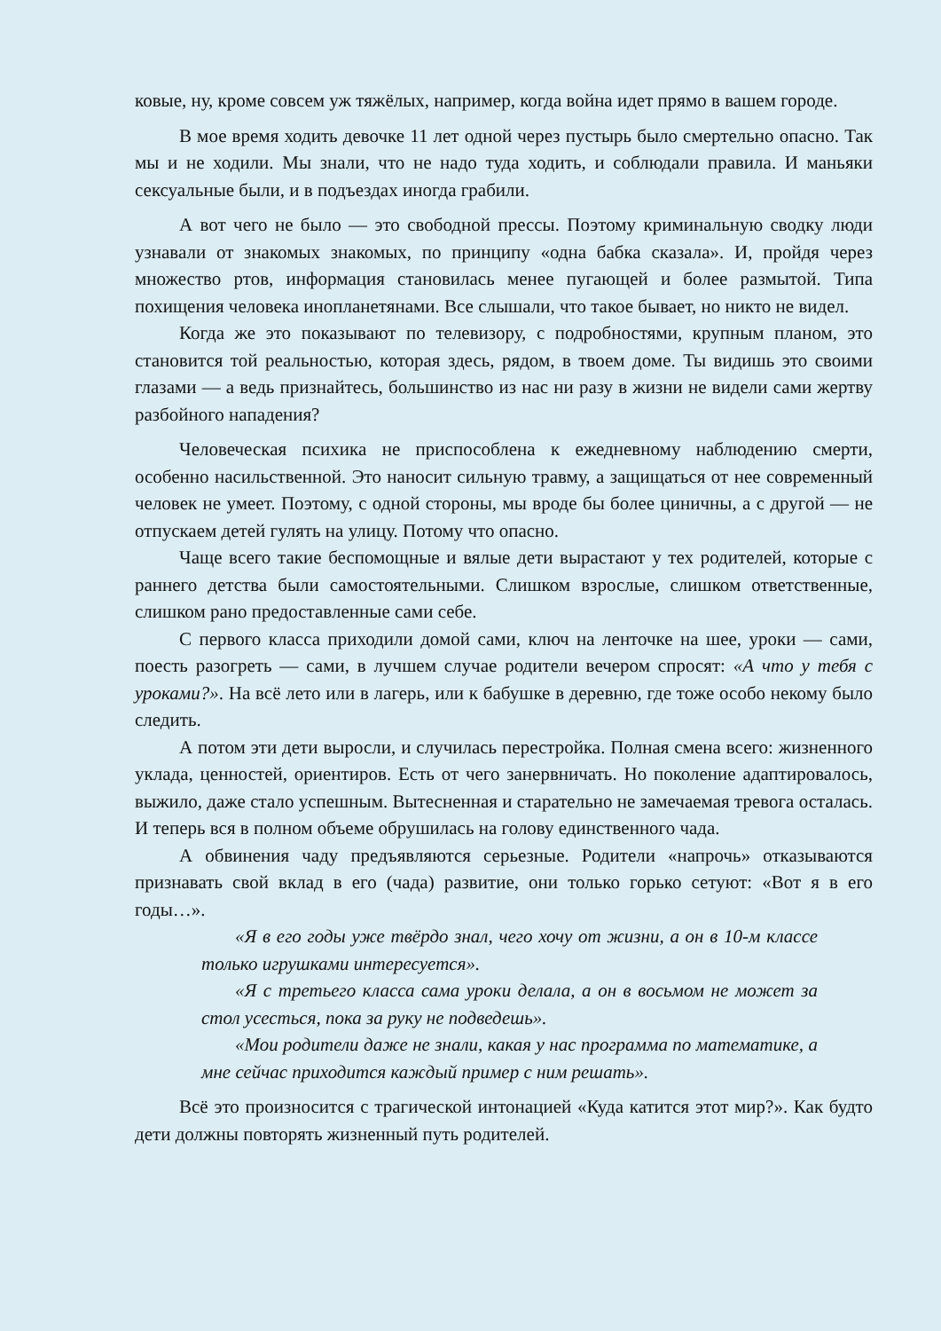ковые, ну, кроме совсем уж тяжёлых, например, когда война идет прямо в вашем городе.
В мое время ходить девочке 11 лет одной через пустырь было смертельно опасно. Так мы и не ходили. Мы знали, что не надо туда ходить, и соблюдали правила. И маньяки сексуальные были, и в подъездах иногда грабили.
А вот чего не было — это свободной прессы. Поэтому криминальную сводку люди узнавали от знакомых знакомых, по принципу «одна бабка сказала». И, пройдя через множество ртов, информация становилась менее пугающей и более размытой. Типа похищения человека инопланетянами. Все слышали, что такое бывает, но никто не видел.
Когда же это показывают по телевизору, с подробностями, крупным планом, это становится той реальностью, которая здесь, рядом, в твоем доме. Ты видишь это своими глазами — а ведь признайтесь, большинство из нас ни разу в жизни не видели сами жертву разбойного нападения?
Человеческая психика не приспособлена к ежедневному наблюдению смерти, особенно насильственной. Это наносит сильную травму, а защищаться от нее современный человек не умеет. Поэтому, с одной стороны, мы вроде бы более циничны, а с другой — не отпускаем детей гулять на улицу. Потому что опасно.
Чаще всего такие беспомощные и вялые дети вырастают у тех родителей, которые с раннего детства были самостоятельными. Слишком взрослые, слишком ответственные, слишком рано предоставленные сами себе.
С первого класса приходили домой сами, ключ на ленточке на шее, уроки — сами, поесть разогреть — сами, в лучшем случае родители вечером спросят: «А что у тебя с уроками?». На всё лето или в лагерь, или к бабушке в деревню, где тоже особо некому было следить.
А потом эти дети выросли, и случилась перестройка. Полная смена всего: жизненного уклада, ценностей, ориентиров. Есть от чего занервничать. Но поколение адаптировалось, выжило, даже стало успешным. Вытесненная и старательно не замечаемая тревога осталась. И теперь вся в полном объеме обрушилась на голову единственного чада.
А обвинения чаду предъявляются серьезные. Родители «напрочь» отказываются признавать свой вклад в его (чада) развитие, они только горько сетуют: «Вот я в его годы…».
«Я в его годы уже твёрдо знал, чего хочу от жизни, а он в 10-м классе только игрушками интересуется».
«Я с третьего класса сама уроки делала, а он в восьмом не может за стол усесться, пока за руку не подведешь».
«Мои родители даже не знали, какая у нас программа по математике, а мне сейчас приходится каждый пример с ним решать».
Всё это произносится с трагической интонацией «Куда катится этот мир?». Как будто дети должны повторять жизненный путь родителей.